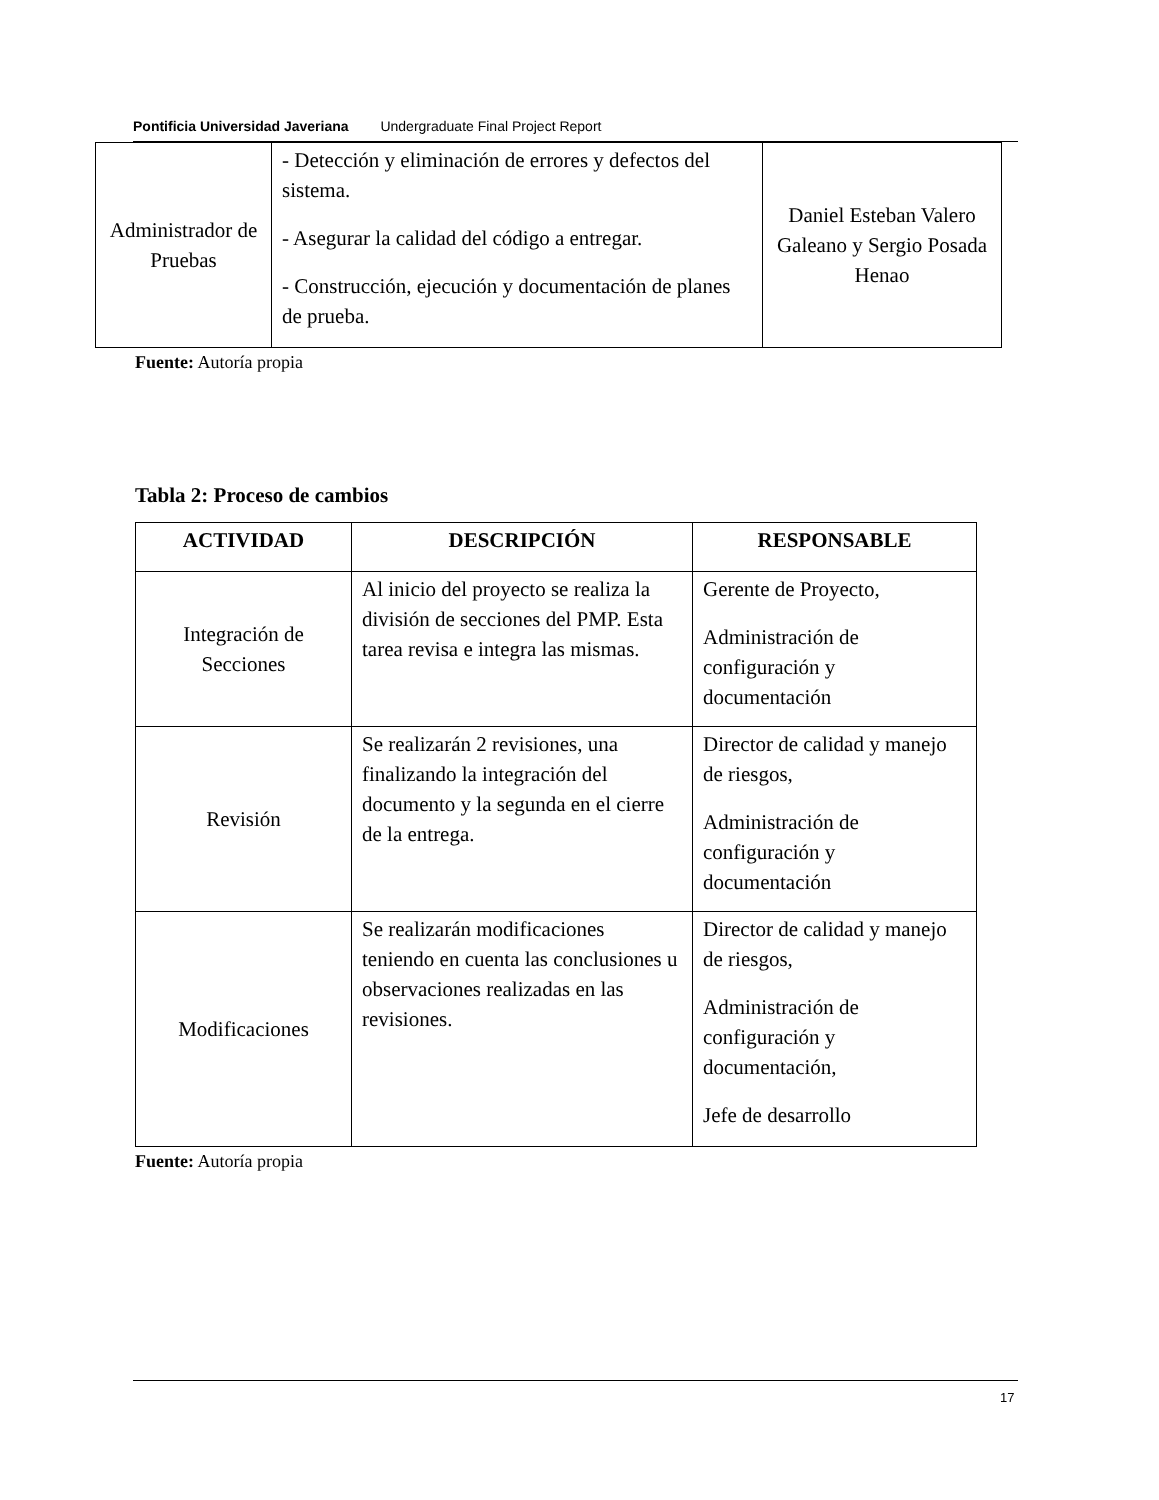Pontificia Universidad Javeriana Undergraduate Final Project Report
| Administrador de Pruebas | - Detección y eliminación de errores y defectos del sistema. - Asegurar la calidad del código a entregar. - Construcción, ejecución y documentación de planes de prueba. | Daniel Esteban Valero Galeano y Sergio Posada Henao |
Fuente: Autoría propia
Tabla 2: Proceso de cambios
| ACTIVIDAD | DESCRIPCIÓN | RESPONSABLE |
| --- | --- | --- |
| Integración de Secciones | Al inicio del proyecto se realiza la división de secciones del PMP. Esta tarea revisa e integra las mismas. | Gerente de Proyecto, Administración de configuración y documentación |
| Revisión | Se realizarán 2 revisiones, una finalizando la integración del documento y la segunda en el cierre de la entrega. | Director de calidad y manejo de riesgos, Administración de configuración y documentación |
| Modificaciones | Se realizarán modificaciones teniendo en cuenta las conclusiones u observaciones realizadas en las revisiones. | Director de calidad y manejo de riesgos, Administración de configuración y documentación, Jefe de desarrollo |
Fuente: Autoría propia
17